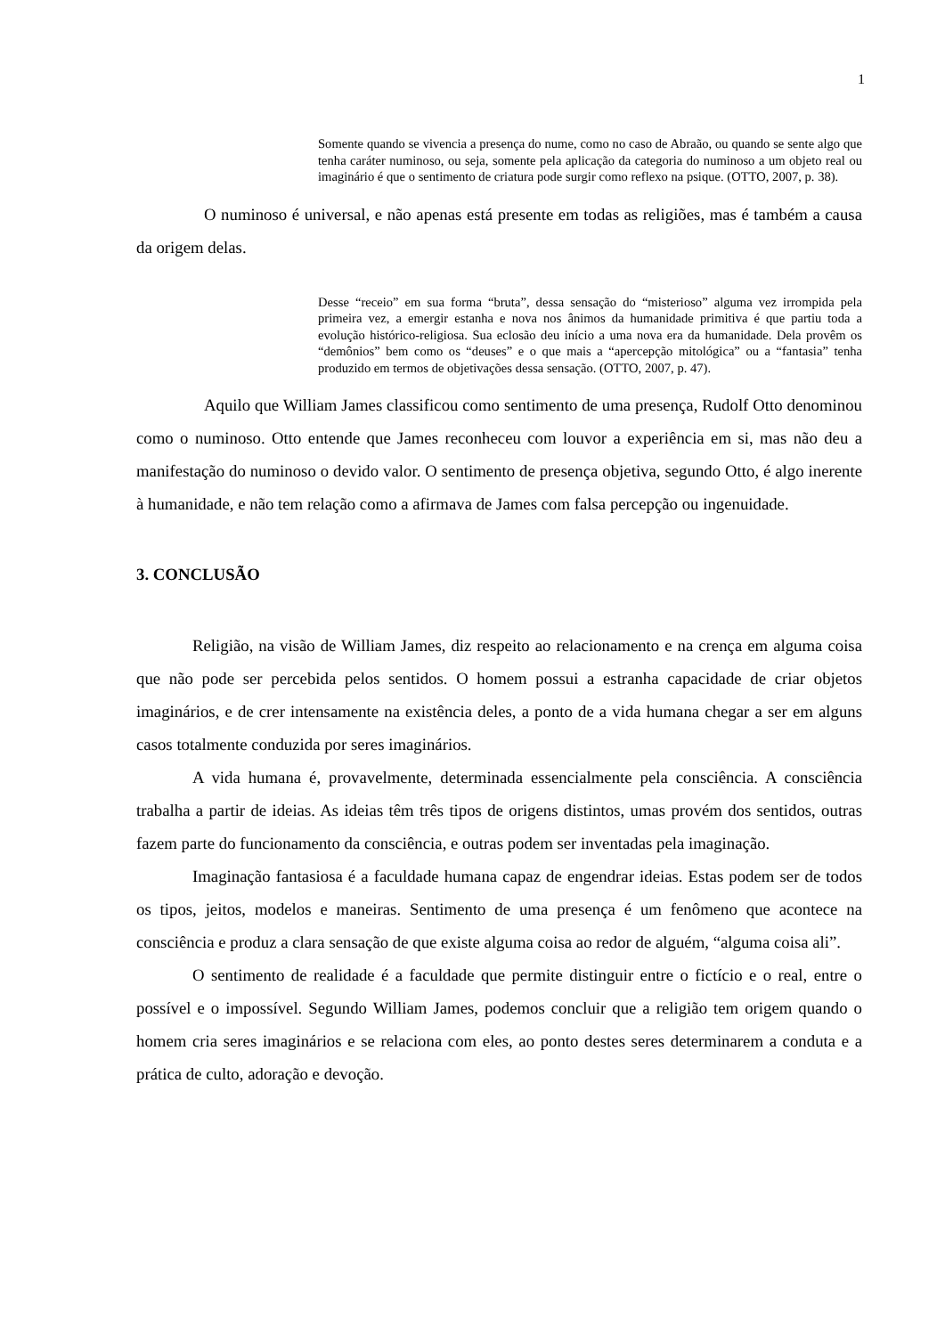1
Somente quando se vivencia a presença do nume, como no caso de Abraão, ou quando se sente algo que tenha caráter numinoso, ou seja, somente pela aplicação da categoria do numinoso a um objeto real ou imaginário é que o sentimento de criatura pode surgir como reflexo na psique. (OTTO, 2007, p. 38).
O numinoso é universal, e não apenas está presente em todas as religiões, mas é também a causa da origem delas.
Desse “receio” em sua forma “bruta”, dessa sensação do “misterioso” alguma vez irrompida pela primeira vez, a emergir estanha e nova nos ânimos da humanidade primitiva é que partiu toda a evolução histórico-religiosa. Sua eclosão deu início a uma nova era da humanidade. Dela provêm os “demônios” bem como os “deuses” e o que mais a “apercepção mitológica” ou a “fantasia” tenha produzido em termos de objetivações dessa sensação. (OTTO, 2007, p. 47).
Aquilo que William James classificou como sentimento de uma presença, Rudolf Otto denominou como o numinoso. Otto entende que James reconheceu com louvor a experiência em si, mas não deu a manifestação do numinoso o devido valor. O sentimento de presença objetiva, segundo Otto, é algo inerente à humanidade, e não tem relação como a afirmava de James com falsa percepção ou ingenuidade.
3. CONCLUSÃO
Religião, na visão de William James, diz respeito ao relacionamento e na crença em alguma coisa que não pode ser percebida pelos sentidos. O homem possui a estranha capacidade de criar objetos imaginários, e de crer intensamente na existência deles, a ponto de a vida humana chegar a ser em alguns casos totalmente conduzida por seres imaginários.
A vida humana é, provavelmente, determinada essencialmente pela consciência. A consciência trabalha a partir de ideias. As ideias têm três tipos de origens distintos, umas provém dos sentidos, outras fazem parte do funcionamento da consciência, e outras podem ser inventadas pela imaginação.
Imaginação fantasiosa é a faculdade humana capaz de engendrar ideias. Estas podem ser de todos os tipos, jeitos, modelos e maneiras. Sentimento de uma presença é um fenômeno que acontece na consciência e produz a clara sensação de que existe alguma coisa ao redor de alguém, “alguma coisa ali”.
O sentimento de realidade é a faculdade que permite distinguir entre o fictício e o real, entre o possível e o impossível. Segundo William James, podemos concluir que a religião tem origem quando o homem cria seres imaginários e se relaciona com eles, ao ponto destes seres determinarem a conduta e a prática de culto, adoração e devoção.